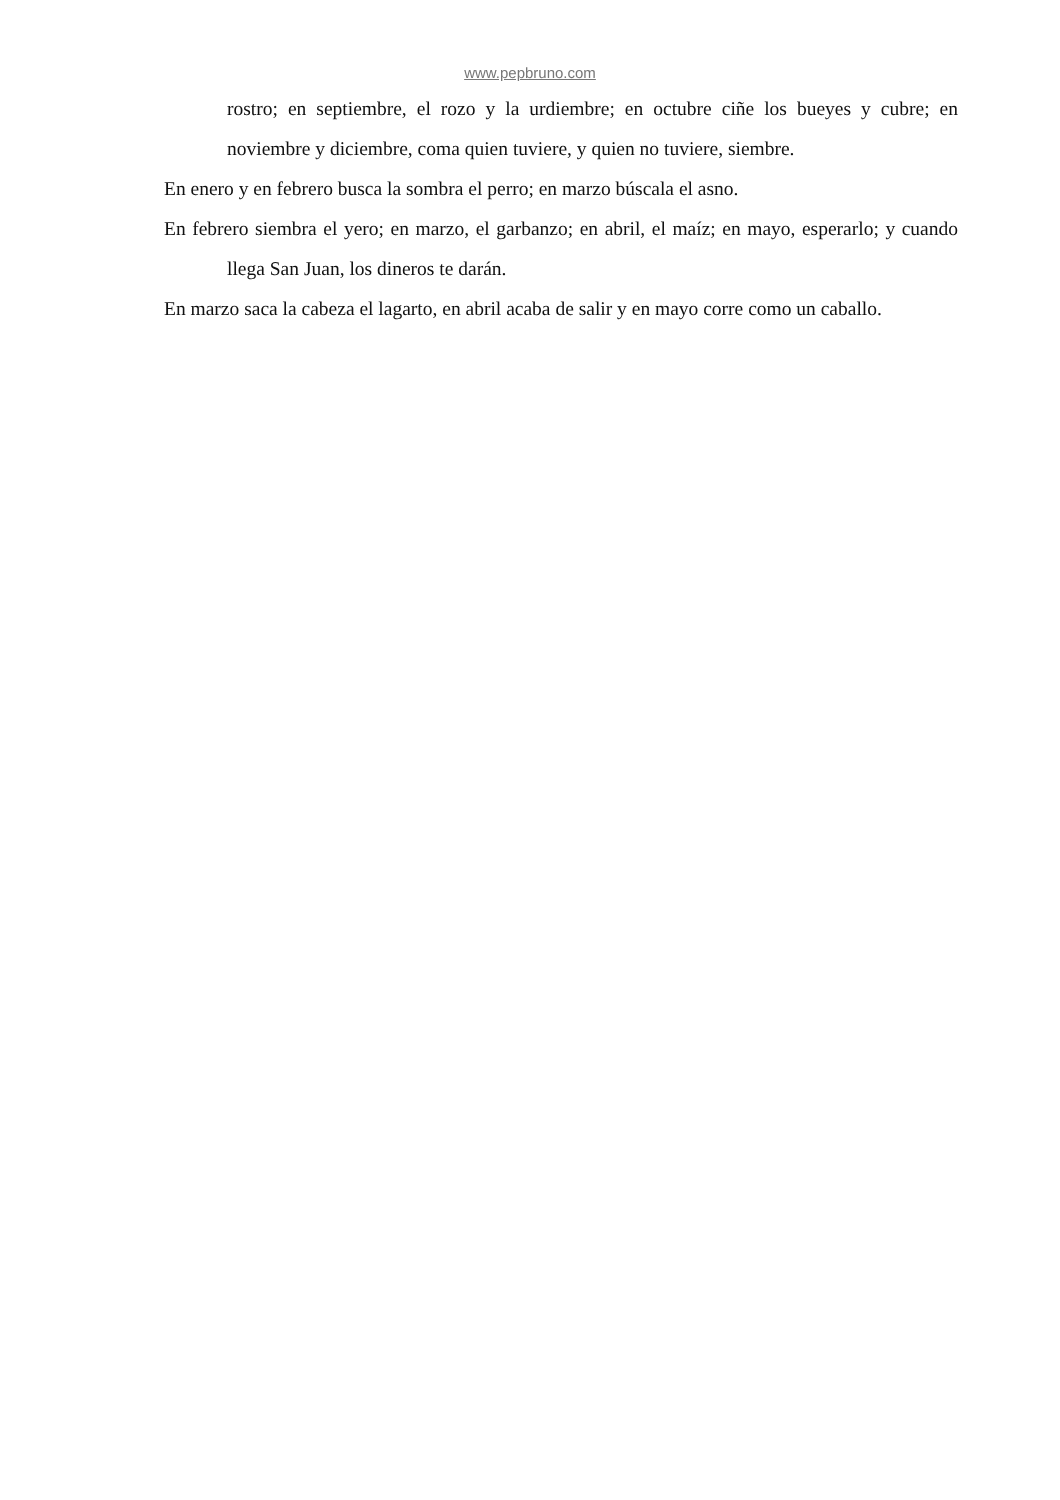www.pepbruno.com
rostro; en septiembre, el rozo y la urdiembre; en octubre ciñe los bueyes y cubre; en noviembre y diciembre, coma quien tuviere, y quien no tuviere, siembre.
En enero y en febrero busca la sombra el perro; en marzo búscala el asno.
En febrero siembra el yero; en marzo, el garbanzo; en abril, el maíz; en mayo, esperarlo; y cuando llega San Juan, los dineros te darán.
En marzo saca la cabeza el lagarto, en abril acaba de salir y en mayo corre como un caballo.